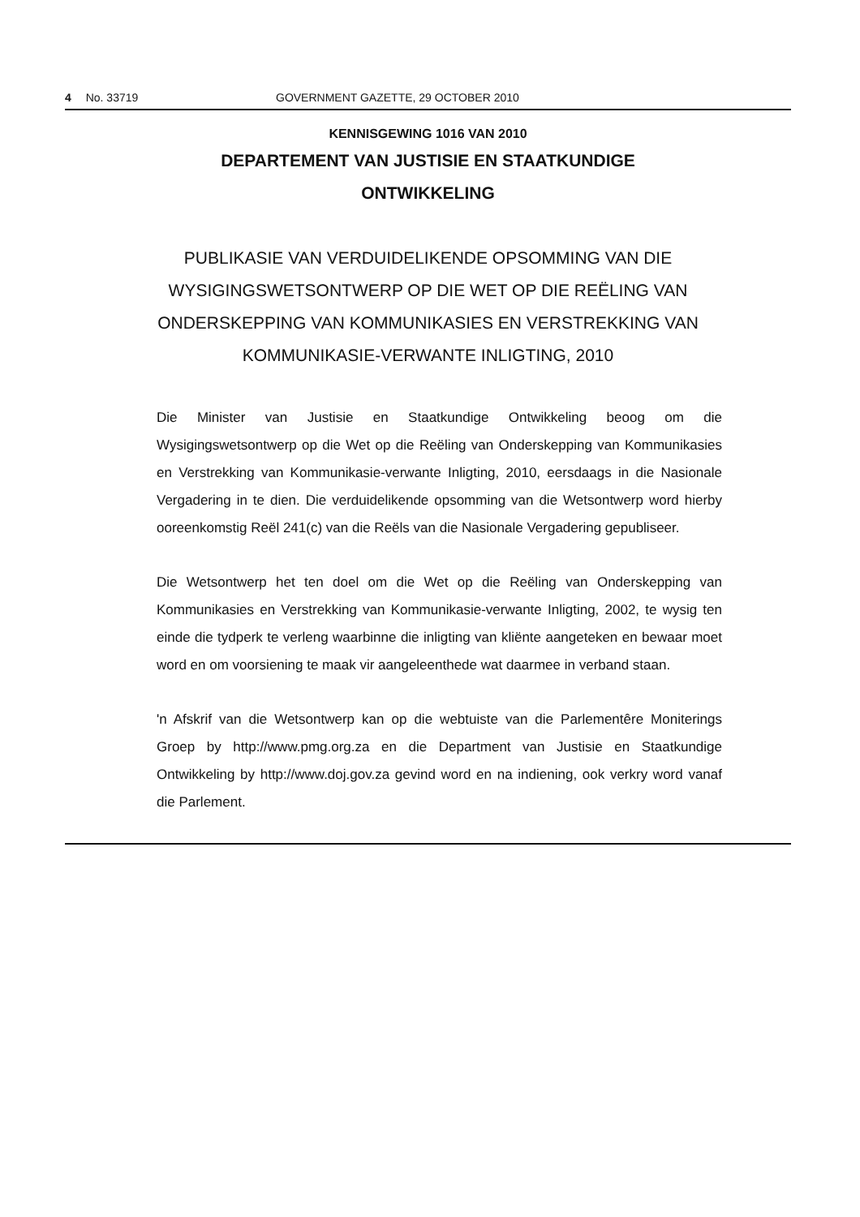4 No. 33719 GOVERNMENT GAZETTE, 29 OCTOBER 2010
KENNISGEWING 1016 VAN 2010
DEPARTEMENT VAN JUSTISIE EN STAATKUNDIGE
ONTWIKKELING
PUBLIKASIE VAN VERDUIDELIKENDE OPSOMMING VAN DIE WYSIGINGSWETSONTWERP OP DIE WET OP DIE REËLING VAN ONDERSKEPPING VAN KOMMUNIKASIES EN VERSTREKKING VAN KOMMUNIKASIE-VERWANTE INLIGTING, 2010
Die Minister van Justisie en Staatkundige Ontwikkeling beoog om die Wysigingswetsontwerp op die Wet op die Reëling van Onderskepping van Kommunikasies en Verstrekking van Kommunikasie-verwante Inligting, 2010, eersdaags in die Nasionale Vergadering in te dien. Die verduidelikende opsomming van die Wetsontwerp word hierby ooreenkomstig Reël 241(c) van die Reëls van die Nasionale Vergadering gepubliseer.
Die Wetsontwerp het ten doel om die Wet op die Reëling van Onderskepping van Kommunikasies en Verstrekking van Kommunikasie-verwante Inligting, 2002, te wysig ten einde die tydperk te verleng waarbinne die inligting van kliënte aangeteken en bewaar moet word en om voorsiening te maak vir aangeleenthede wat daarmee in verband staan.
'n Afskrif van die Wetsontwerp kan op die webtuiste van die Parlementêre Moniterings Groep by http://www.pmg.org.za en die Department van Justisie en Staatkundige Ontwikkeling by http://www.doj.gov.za gevind word en na indiening, ook verkry word vanaf die Parlement.